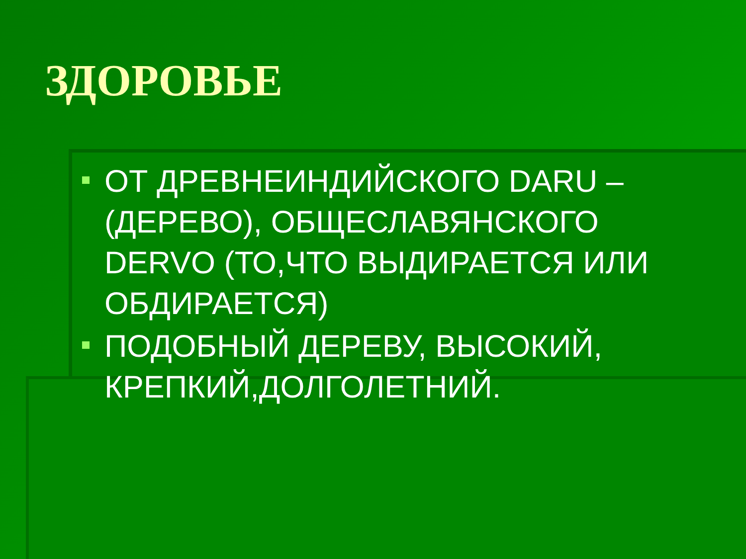ЗДОРОВЬЕ
ОТ ДРЕВНЕИНДИЙСКОГО DARU – (ДЕРЕВО), ОБЩЕСЛАВЯНСКОГО DERVO (ТО,ЧТО ВЫДИРАЕТСЯ ИЛИ ОБДИРАЕТСЯ)
ПОДОБНЫЙ ДЕРЕВУ, ВЫСОКИЙ, КРЕПКИЙ,ДОЛГОЛЕТНИЙ.